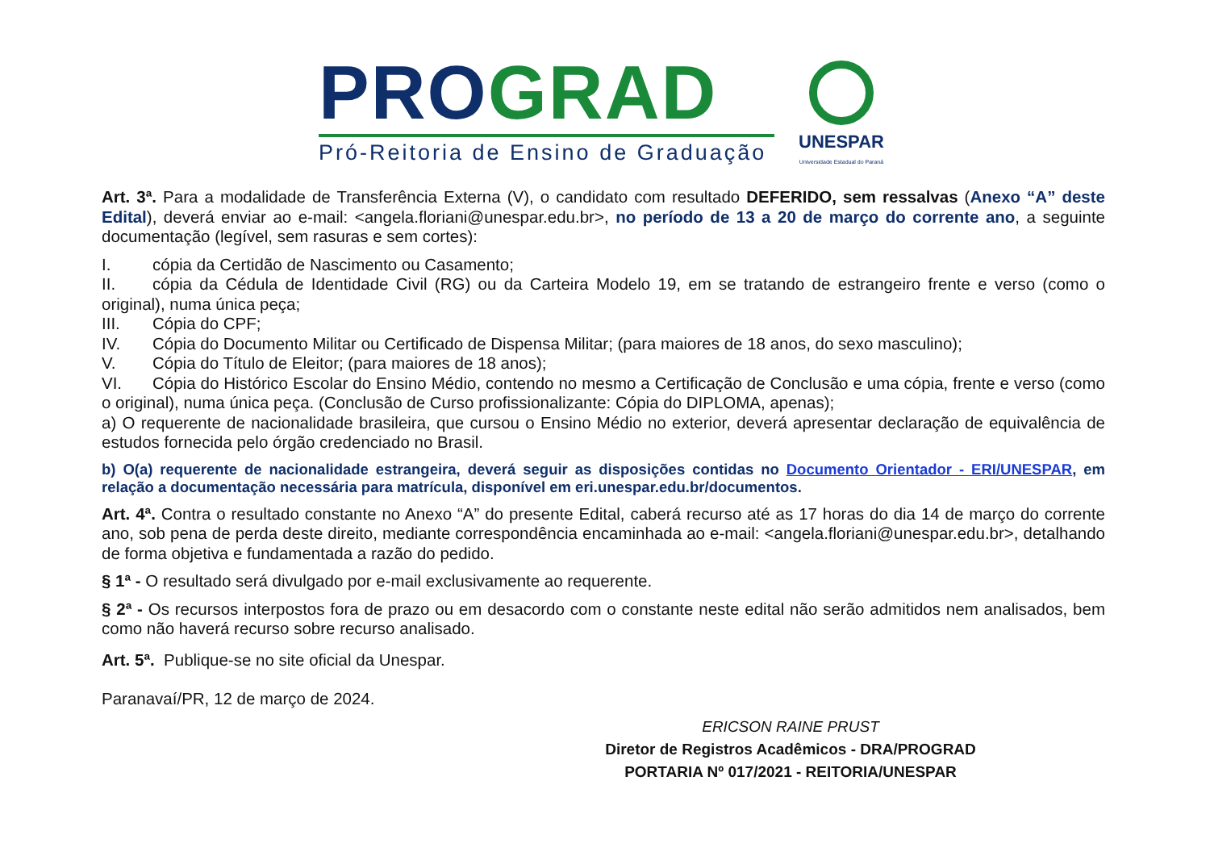PRO GRAD
Pró-Reitoria de Ensino de Graduação
UNESPAR
Universidade Estadual do Paraná
Art. 3ª. Para a modalidade de Transferência Externa (V), o candidato com resultado DEFERIDO, sem ressalvas (Anexo “A” deste Edital), deverá enviar ao e-mail: <angela.floriani@unespar.edu.br>, no período de 13 a 20 de março do corrente ano, a seguinte documentação (legível, sem rasuras e sem cortes):
I. cópia da Certidão de Nascimento ou Casamento;
II. cópia da Cédula de Identidade Civil (RG) ou da Carteira Modelo 19, em se tratando de estrangeiro frente e verso (como o original), numa única peça;
III. Cópia do CPF;
IV. Cópia do Documento Militar ou Certificado de Dispensa Militar; (para maiores de 18 anos, do sexo masculino);
V. Cópia do Título de Eleitor; (para maiores de 18 anos);
VI. Cópia do Histórico Escolar do Ensino Médio, contendo no mesmo a Certificação de Conclusão e uma cópia, frente e verso (como o original), numa única peça. (Conclusão de Curso profissionalizante: Cópia do DIPLOMA, apenas);
a) O requerente de nacionalidade brasileira, que cursou o Ensino Médio no exterior, deverá apresentar declaração de equivalência de estudos fornecida pelo órgão credenciado no Brasil.
b) O(a) requerente de nacionalidade estrangeira, deverá seguir as disposições contidas no Documento Orientador - ERI/UNESPAR, em relação a documentação necessária para matrícula, disponível em eri.unespar.edu.br/documentos.
Art. 4ª. Contra o resultado constante no Anexo “A” do presente Edital, caberá recurso até as 17 horas do dia 14 de março do corrente ano, sob pena de perda deste direito, mediante correspondência encaminhada ao e-mail: <angela.floriani@unespar.edu.br>, detalhando de forma objetiva e fundamentada a razão do pedido.
§ 1ª - O resultado será divulgado por e-mail exclusivamente ao requerente.
§ 2ª - Os recursos interpostos fora de prazo ou em desacordo com o constante neste edital não serão admitidos nem analisados, bem como não haverá recurso sobre recurso analisado.
Art. 5ª. Publique-se no site oficial da Unespar.
Paranavaí/PR, 12 de março de 2024.
ERICSON RAINE PRUST
Diretor de Registros Acadêmicos - DRA/PROGRAD
PORTARIA Nº 017/2021 - REITORIA/UNESPAR